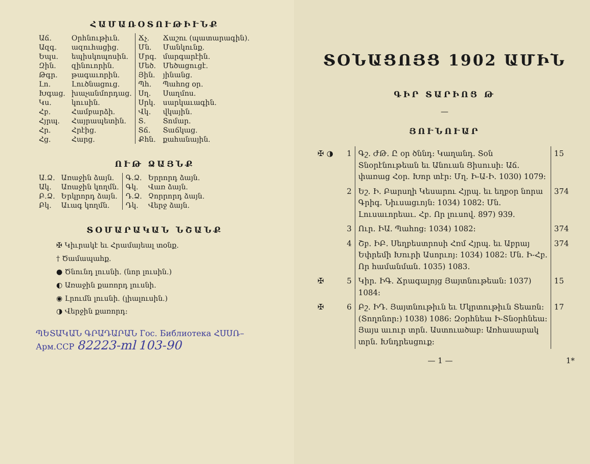ՀԱՄԱՌՕՏՈՒԹԻՒՆՔ
| Աճ. | Օրհնութիւն. | Ճչ. | Ճաշու (պատարագին). |
| Ազգ. | ազուհացից. | Մն. | Մանկունք. |
| Եպս. | եպիսկոպոսին. | Մրգ. | մարգարէին. |
| Զին. | զինուորին. | Մեծ. | Մեծացուցէ. |
| Թգր. | թագաւորին. | Յին. | յինանց. |
| Լո. | Լուծնացուց. | Պհ. | Պահոց օր. |
| Խգաց. | խաչանմոր­դաց. | Սղ. | Սաղմոս. |
| Կս. | կուսին. | Սրկ. | սարկաւագին. |
| Հբ. | Համբարձի. | Վկ. | վկային. |
| Հյրպ. | Հայրապետին. | Տ. | Տոմար. |
| Հր. | Հրէից. | Տճ. | Տաճկաց. |
| Հց. | Հարց. | Քհն. | քահանային. |
ՈՒԹ ՁԱՅՆՔ
| Ա.Ձ. | Առաջին ձայն. | Գ.Ձ. | Երրորդ ձայն. |
| Ակ. | Առաջին կողմն. | Գկ. | Վառ ձայն. |
| Բ.Ձ. | Երկրորդ ձայն. | Դ.Ձ. | Չորրորդ ձայն. |
| Բկ. | Աւագ կողմն. | Դկ. | Վերջ ձայն. |
ՏՕՄԱՐԱԿԱՆ ՆՇԱՆՔ
✠ Կիւրակէ եւ Հրամայեալ տօնք.
† Ծամապահք.
● Ծնունդ լուսնի. (նոր լուսին.)
◐ Առաջին քառորդ լուսնի.
◉ Լրումն լուսնի. (լիալուսին.)
◑ Վերջին քառորդ։
ՊԵՏԱԿԱՆ ԳՐԱԴԱՐԱՆ Гос. Библиотека ՀՍՍՌ–Арм.ССР 82223-ml 103-90
ՏՕՆԱՑՈՅՑ 1902 ԱՄԻՆ
ԳԻՐ ՏԱՐԻՈՑ Թ
—
ՅՈՒՆՈՒԱՐ
| ✠ ◑ | 1 | Գշ. ԺԹ. Ը օր ծննդ: Կաղանդ. Տօն Տնօրէնութեան եւ Անուան Յիսուսի: Աճ. փառաց Հօր. Խոր տէր: Մղ. Ի-Ա-Ի. 1030) 1079: | 15 |
| | 2 | Եշ. Ի. Բարսղի Կեսարու Հյրպ. եւ եղբօր նորա Գրիգ. Նիւսացւոյն: 1034) 1082: Մն. Լուսաւորեաւ. Հբ. Որ լուսով. 897) 939. | 374 |
| | 3 | Ուր. ԻԱ. Պահոց: 1034) 1082: | 374 |
| | 4 | Շբ. ԻԲ. Սեղբեստրոսի Հռմ Հյրպ. եւ Աբրայ Եփրեմի Խուրի Ասորւոյ: 1034) 1082: Մն. Ի-Հբ. Որ համանման. 1035) 1083. | 374 |
| ✠ | 5 | Կիր. ԻԳ. Ճրագալոյց Յայտնութեան: 1037) 1084: | 15 |
| ✠ | 6 | Բշ. ԻԴ. Յայտնութիւն եւ Մկրտութիւն Տեառն: (Տողոնոր:) 1038) 1086: Զօրհնեա Ի-Տնօրհնեա: Յայս աւուր տրն. Աստուածաբ: Առհասարակ տրն. Խնդրեսցուք: | 17 |
— 1 — 1*